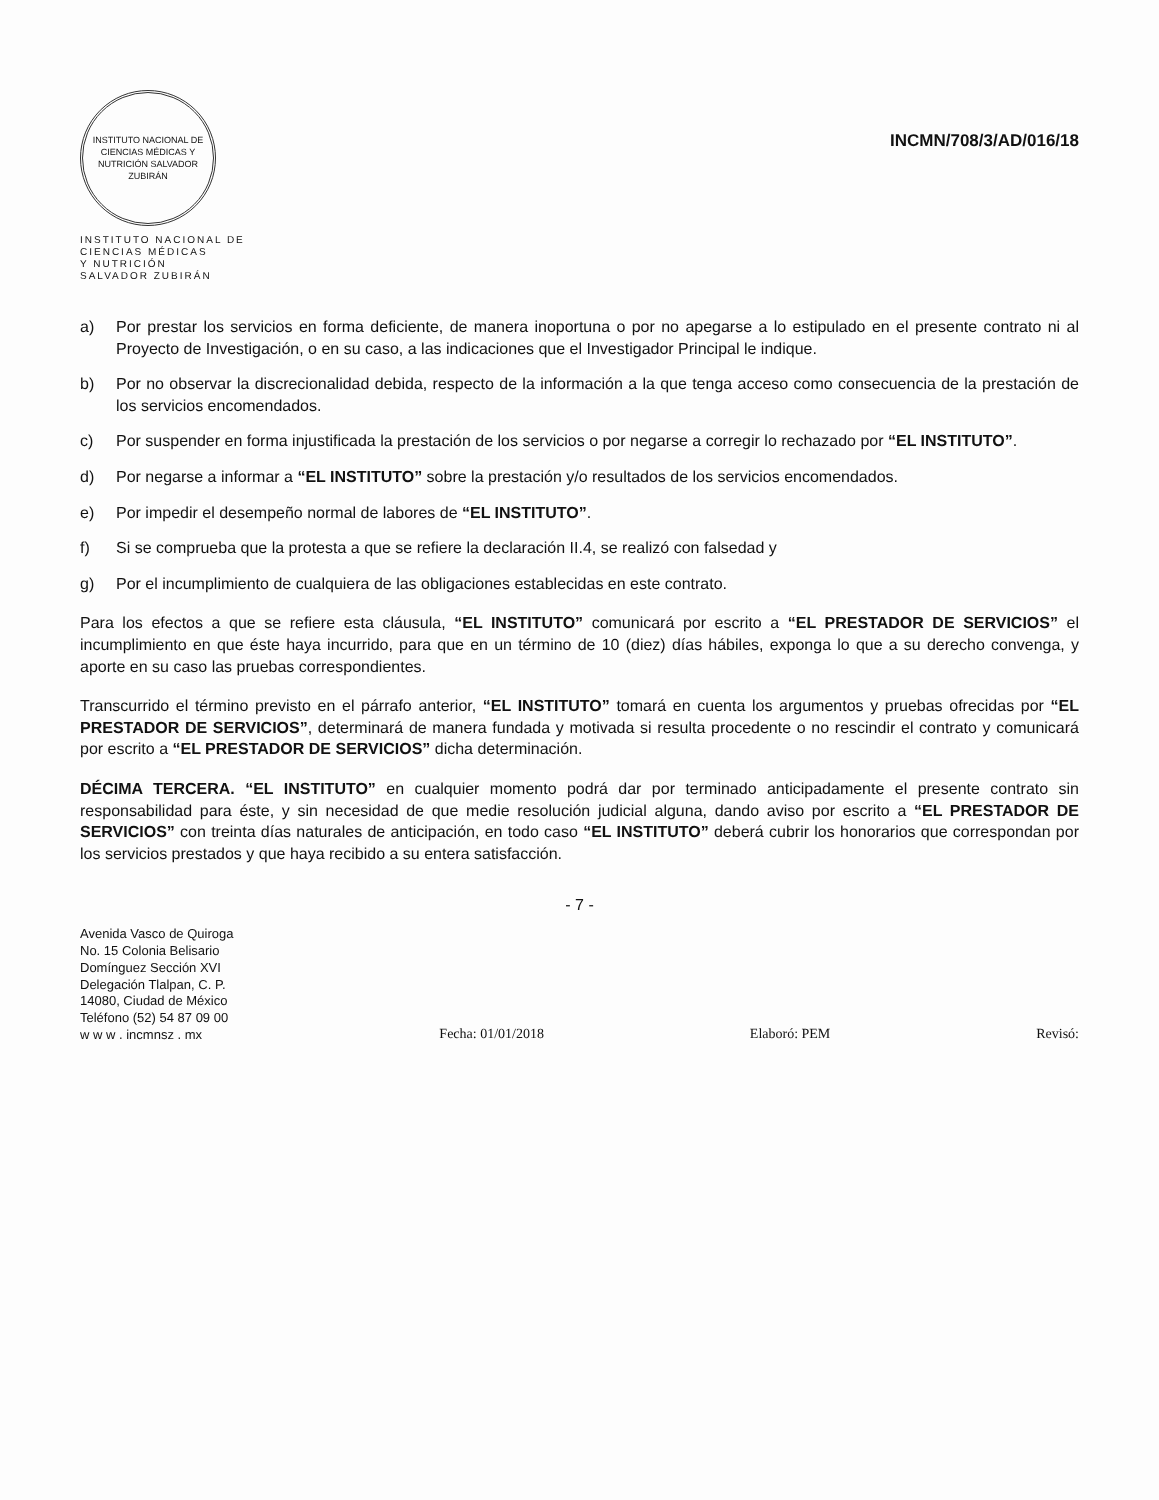INSTITUTO NACIONAL DE CIENCIAS MÉDICAS Y NUTRICIÓN SALVADOR ZUBIRÁN
INSTITUTO NACIONAL DE
CIENCIAS MÉDICAS
Y NUTRICIÓN
SALVADOR ZUBIRÁN
INCMN/708/3/AD/016/18
a) Por prestar los servicios en forma deficiente, de manera inoportuna o por no apegarse a lo estipulado en el presente contrato ni al Proyecto de Investigación, o en su caso, a las indicaciones que el Investigador Principal le indique.
b) Por no observar la discrecionalidad debida, respecto de la información a la que tenga acceso como consecuencia de la prestación de los servicios encomendados.
c) Por suspender en forma injustificada la prestación de los servicios o por negarse a corregir lo rechazado por “EL INSTITUTO”.
d) Por negarse a informar a “EL INSTITUTO” sobre la prestación y/o resultados de los servicios encomendados.
e) Por impedir el desempeño normal de labores de “EL INSTITUTO”.
f) Si se comprueba que la protesta a que se refiere la declaración II.4, se realizó con falsedad y
g) Por el incumplimiento de cualquiera de las obligaciones establecidas en este contrato.
Para los efectos a que se refiere esta cláusula, “EL INSTITUTO” comunicará por escrito a “EL PRESTADOR DE SERVICIOS” el incumplimiento en que éste haya incurrido, para que en un término de 10 (diez) días hábiles, exponga lo que a su derecho convenga, y aporte en su caso las pruebas correspondientes.
Transcurrido el término previsto en el párrafo anterior, “EL INSTITUTO” tomará en cuenta los argumentos y pruebas ofrecidas por “EL PRESTADOR DE SERVICIOS”, determinará de manera fundada y motivada si resulta procedente o no rescindir el contrato y comunicará por escrito a “EL PRESTADOR DE SERVICIOS” dicha determinación.
DÉCIMA TERCERA. “EL INSTITUTO” en cualquier momento podrá dar por terminado anticipadamente el presente contrato sin responsabilidad para éste, y sin necesidad de que medie resolución judicial alguna, dando aviso por escrito a “EL PRESTADOR DE SERVICIOS” con treinta días naturales de anticipación, en todo caso “EL INSTITUTO” deberá cubrir los honorarios que correspondan por los servicios prestados y que haya recibido a su entera satisfacción.
- 7 -
Avenida Vasco de Quiroga
No. 15 Colonia Belisario
Domínguez Sección XVI
Delegación Tlalpan, C. P.
14080, Ciudad de México
Teléfono (52) 54 87 09 00
w w w . incmnsz . mx
Fecha: 01/01/2018
Elaboró: PEM
Revisó: